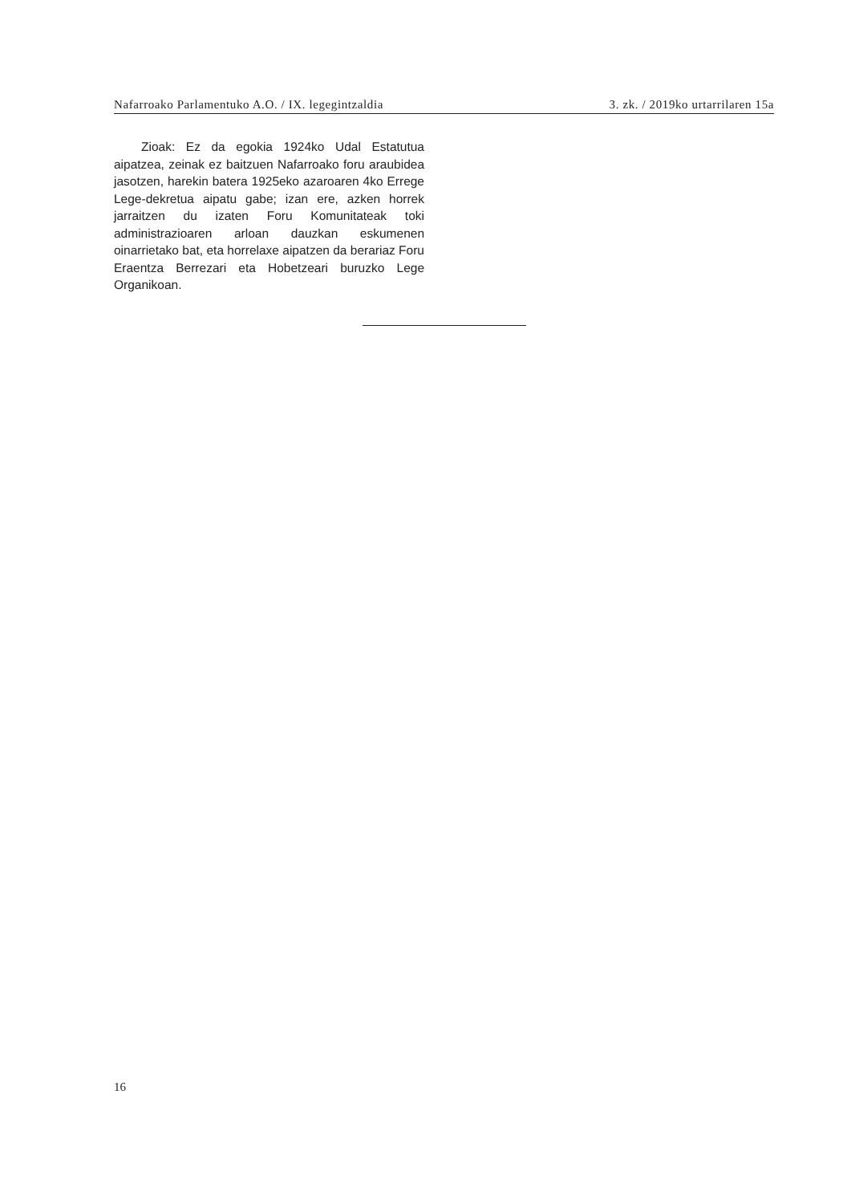Nafarroako Parlamentuko A.O. / IX. legegintzaldia 3. zk. / 2019ko urtarrilaren 15a
Zioak: Ez da egokia 1924ko Udal Estatutua aipatzea, zeinak ez baitzuen Nafarroako foru araubidea jasotzen, harekin batera 1925eko azaroaren 4ko Errege Lege-dekretua aipatu gabe; izan ere, azken horrek jarraitzen du izaten Foru Komunitateak toki administrazioaren arloan dauzkan eskumenen oinarrietako bat, eta horrelaxe aipatzen da berariaz Foru Eraentza Berrezari eta Hobetzeari buruzko Lege Organikoan.
16